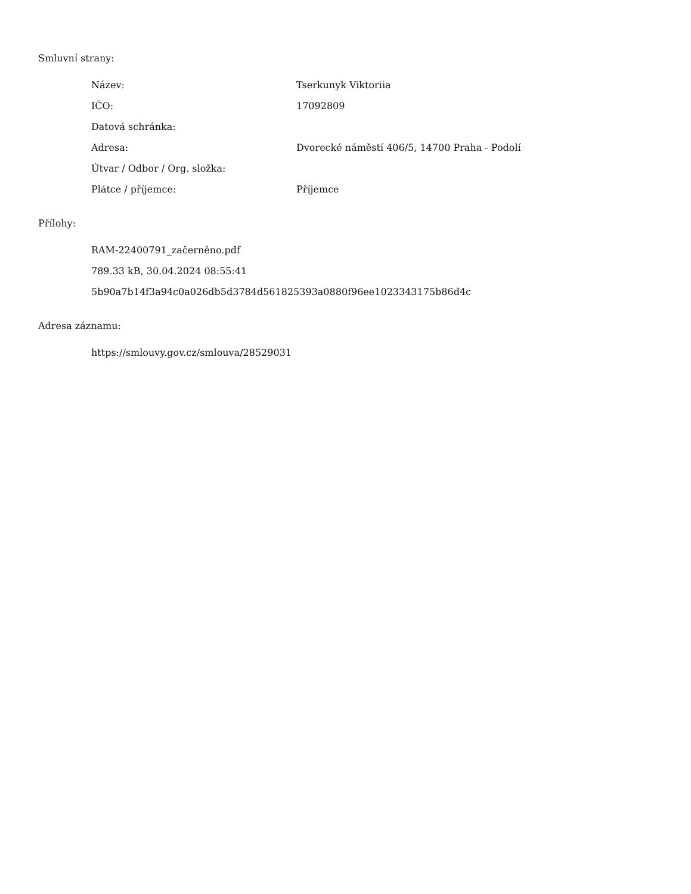Smluvní strany:
| Název: | Tserkunyk Viktoriia |
| IČO: | 17092809 |
| Datová schránka: | |
| Adresa: | Dvorecké náměstí 406/5, 14700 Praha - Podolí |
| Útvar / Odbor / Org. složka: | |
| Plátce / příjemce: | Příjemce |
Přílohy:
RAM-22400791_začerněno.pdf
789.33 kB, 30.04.2024 08:55:41
5b90a7b14f3a94c0a026db5d3784d561825393a0880f96ee1023343175b86d4c
Adresa záznamu:
https://smlouvy.gov.cz/smlouva/28529031